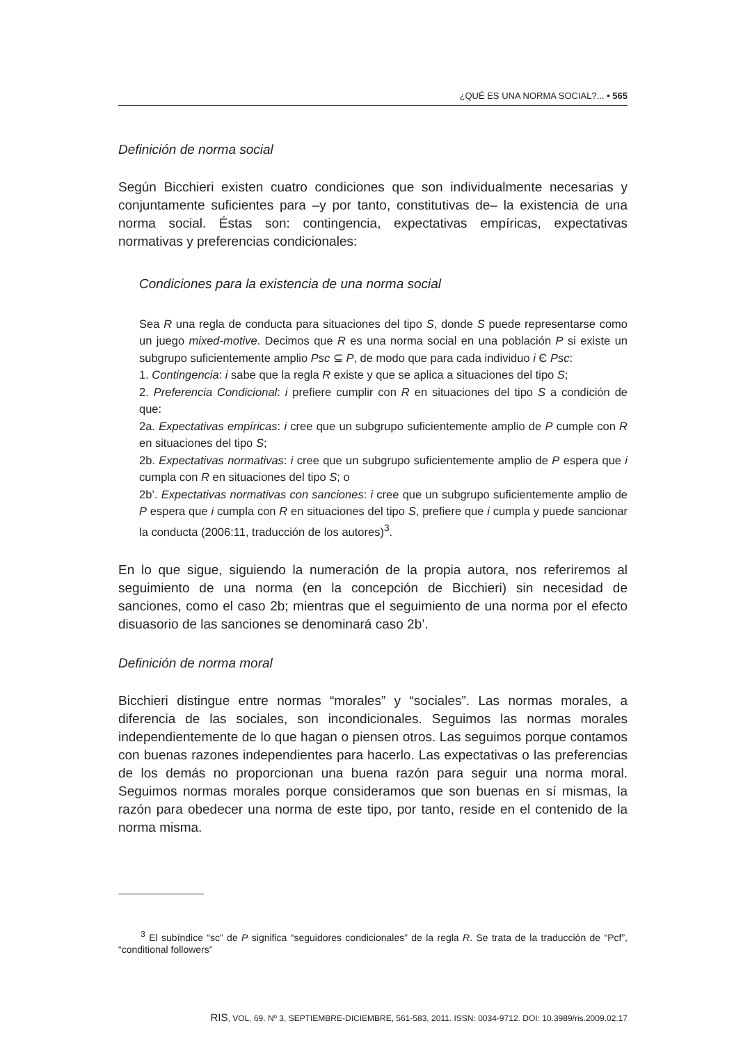¿QUÉ ES UNA NORMA SOCIAL?... • 565
Definición de norma social
Según Bicchieri existen cuatro condiciones que son individualmente necesarias y conjuntamente suficientes para –y por tanto, constitutivas de– la existencia de una norma social. Éstas son: contingencia, expectativas empíricas, expectativas normativas y preferencias condicionales:
Condiciones para la existencia de una norma social
Sea R una regla de conducta para situaciones del tipo S, donde S puede representarse como un juego mixed-motive. Decimos que R es una norma social en una población P si existe un subgrupo suficientemente amplio Psc ⊆ P, de modo que para cada individuo i Є Psc:
1. Contingencia: i sabe que la regla R existe y que se aplica a situaciones del tipo S;
2. Preferencia Condicional: i prefiere cumplir con R en situaciones del tipo S a condición de que:
2a. Expectativas empíricas: i cree que un subgrupo suficientemente amplio de P cumple con R en situaciones del tipo S;
2b. Expectativas normativas: i cree que un subgrupo suficientemente amplio de P espera que i cumpla con R en situaciones del tipo S; o
2b’. Expectativas normativas con sanciones: i cree que un subgrupo suficientemente amplio de P espera que i cumpla con R en situaciones del tipo S, prefiere que i cumpla y puede sancionar la conducta (2006:11, traducción de los autores)<sup>3</sup>.
En lo que sigue, siguiendo la numeración de la propia autora, nos referiremos al seguimiento de una norma (en la concepción de Bicchieri) sin necesidad de sanciones, como el caso 2b; mientras que el seguimiento de una norma por el efecto disuasorio de las sanciones se denominará caso 2b’.
Definición de norma moral
Bicchieri distingue entre normas “morales” y “sociales”. Las normas morales, a diferencia de las sociales, son incondicionales. Seguimos las normas morales independientemente de lo que hagan o piensen otros. Las seguimos porque contamos con buenas razones independientes para hacerlo. Las expectativas o las preferencias de los demás no proporcionan una buena razón para seguir una norma moral. Seguimos normas morales porque consideramos que son buenas en sí mismas, la razón para obedecer una norma de este tipo, por tanto, reside en el contenido de la norma misma.
<sup>3</sup> El subíndice “sc” de P significa “seguidores condicionales” de la regla R. Se trata de la traducción de “Pcf”, “conditional followers”
RIS, VOL. 69. Nº 3, SEPTIEMBRE-DICIEMBRE, 561-583, 2011. ISSN: 0034-9712. DOI: 10.3989/ris.2009.02.17